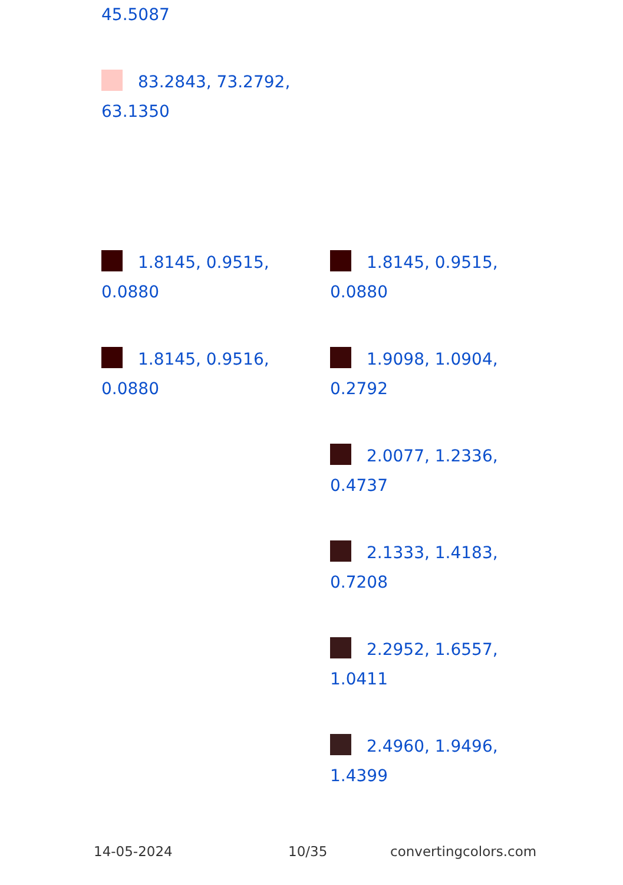45.5087
83.2843, 73.2792, 63.1350
1.8145, 0.9515, 0.0880
1.8145, 0.9515, 0.0880
1.8145, 0.9516, 0.0880
1.9098, 1.0904, 0.2792
2.0077, 1.2336, 0.4737
2.1333, 1.4183, 0.7208
2.2952, 1.6557, 1.0411
2.4960, 1.9496, 1.4399
14-05-2024 10/35 convertingcolors.com